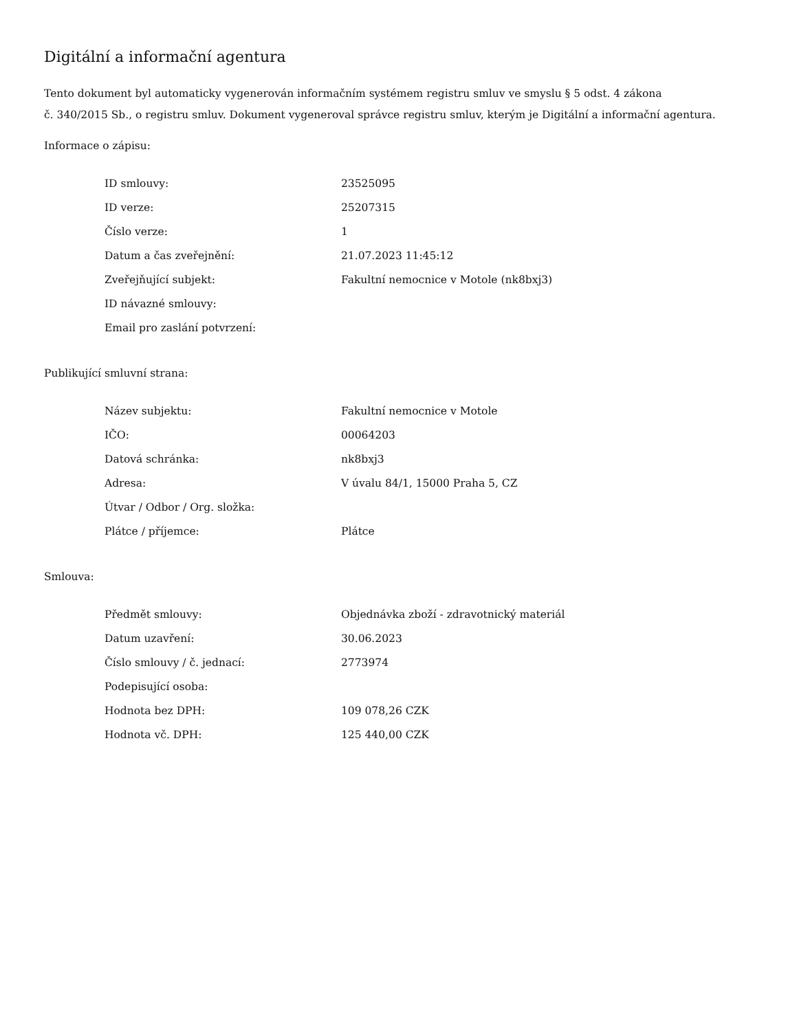Digitální a informační agentura
Tento dokument byl automaticky vygenerován informačním systémem registru smluv ve smyslu § 5 odst. 4 zákona
č. 340/2015 Sb., o registru smluv. Dokument vygeneroval správce registru smluv, kterým je Digitální a informační agentura.
Informace o zápisu:
| ID smlouvy: | 23525095 |
| ID verze: | 25207315 |
| Číslo verze: | 1 |
| Datum a čas zveřejnění: | 21.07.2023 11:45:12 |
| Zveřejňující subjekt: | Fakultní nemocnice v Motole (nk8bxj3) |
| ID návazné smlouvy: | |
| Email pro zaslání potvrzení: | |
Publikující smluvní strana:
| Název subjektu: | Fakultní nemocnice v Motole |
| IČO: | 00064203 |
| Datová schránka: | nk8bxj3 |
| Adresa: | V úvalu 84/1, 15000 Praha 5, CZ |
| Útvar / Odbor / Org. složka: | |
| Plátce / příjemce: | Plátce |
Smlouva:
| Předmět smlouvy: | Objednávka zboží - zdravotnický materiál |
| Datum uzavření: | 30.06.2023 |
| Číslo smlouvy / č. jednací: | 2773974 |
| Podepisující osoba: | |
| Hodnota bez DPH: | 109 078,26 CZK |
| Hodnota vč. DPH: | 125 440,00 CZK |